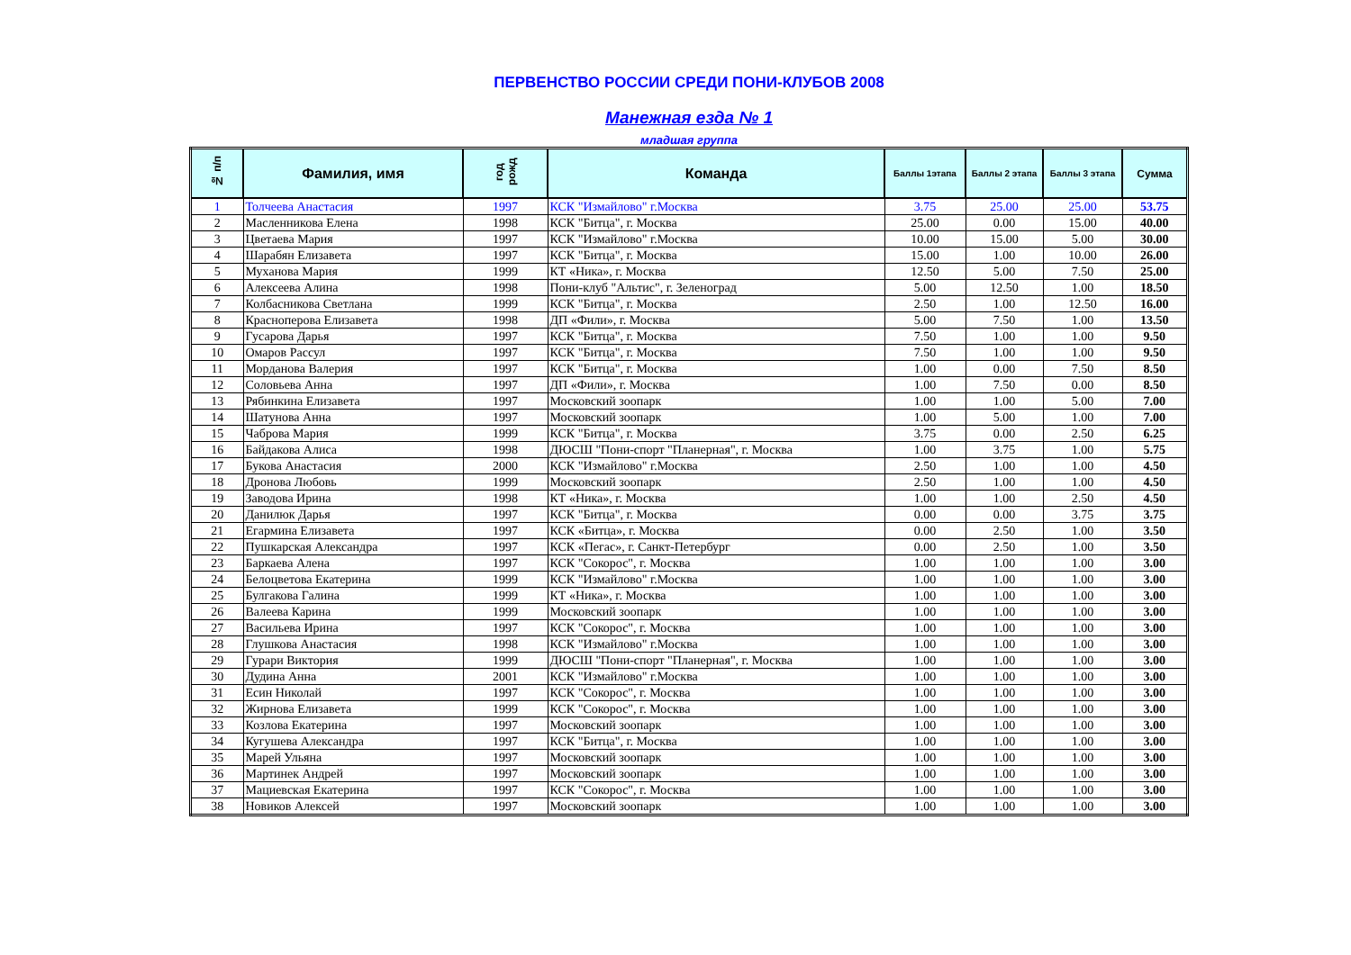ПЕРВЕНСТВО РОССИИ СРЕДИ ПОНИ-КЛУБОВ 2008
Манежная езда № 1
младшая группа
| № п/п | Фамилия, имя | год рожд | Команда | Баллы 1этапа | Баллы 2 этапа | Баллы 3 этапа | Сумма |
| --- | --- | --- | --- | --- | --- | --- | --- |
| 1 | Толчеева Анастасия | 1997 | КСК "Измайлово" г.Москва | 3.75 | 25.00 | 25.00 | 53.75 |
| 2 | Масленникова Елена | 1998 | КСК "Битца", г. Москва | 25.00 | 0.00 | 15.00 | 40.00 |
| 3 | Цветаева Мария | 1997 | КСК "Измайлово" г.Москва | 10.00 | 15.00 | 5.00 | 30.00 |
| 4 | Шарабян Елизавета | 1997 | КСК "Битца", г. Москва | 15.00 | 1.00 | 10.00 | 26.00 |
| 5 | Муханова Мария | 1999 | КТ «Ника», г. Москва | 12.50 | 5.00 | 7.50 | 25.00 |
| 6 | Алексеева Алина | 1998 | Пони-клуб "Альтис", г. Зеленоград | 5.00 | 12.50 | 1.00 | 18.50 |
| 7 | Колбасникова Светлана | 1999 | КСК "Битца", г. Москва | 2.50 | 1.00 | 12.50 | 16.00 |
| 8 | Красноперова Елизавета | 1998 | ДП «Фили», г. Москва | 5.00 | 7.50 | 1.00 | 13.50 |
| 9 | Гусарова Дарья | 1997 | КСК "Битца", г. Москва | 7.50 | 1.00 | 1.00 | 9.50 |
| 10 | Омаров Рассул | 1997 | КСК "Битца", г. Москва | 7.50 | 1.00 | 1.00 | 9.50 |
| 11 | Морданова Валерия | 1997 | КСК "Битца", г. Москва | 1.00 | 0.00 | 7.50 | 8.50 |
| 12 | Соловьева Анна | 1997 | ДП «Фили», г. Москва | 1.00 | 7.50 | 0.00 | 8.50 |
| 13 | Рябинкина Елизавета | 1997 | Московский зоопарк | 1.00 | 1.00 | 5.00 | 7.00 |
| 14 | Шатунова Анна | 1997 | Московский зоопарк | 1.00 | 5.00 | 1.00 | 7.00 |
| 15 | Чаброва Мария | 1999 | КСК "Битца", г. Москва | 3.75 | 0.00 | 2.50 | 6.25 |
| 16 | Байдакова Алиса | 1998 | ДЮСШ "Пони-спорт "Планерная", г. Москва | 1.00 | 3.75 | 1.00 | 5.75 |
| 17 | Букова Анастасия | 2000 | КСК "Измайлово" г.Москва | 2.50 | 1.00 | 1.00 | 4.50 |
| 18 | Дронова Любовь | 1999 | Московский зоопарк | 2.50 | 1.00 | 1.00 | 4.50 |
| 19 | Заводова Ирина | 1998 | КТ «Ника», г. Москва | 1.00 | 1.00 | 2.50 | 4.50 |
| 20 | Данилюк Дарья | 1997 | КСК "Битца", г. Москва | 0.00 | 0.00 | 3.75 | 3.75 |
| 21 | Егармина Елизавета | 1997 | КСК «Битца», г. Москва | 0.00 | 2.50 | 1.00 | 3.50 |
| 22 | Пушкарская Александра | 1997 | КСК «Пегас», г. Санкт-Петербург | 0.00 | 2.50 | 1.00 | 3.50 |
| 23 | Баркаева Алена | 1997 | КСК "Сокорос", г. Москва | 1.00 | 1.00 | 1.00 | 3.00 |
| 24 | Белоцветова Екатерина | 1999 | КСК "Измайлово" г.Москва | 1.00 | 1.00 | 1.00 | 3.00 |
| 25 | Булгакова Галина | 1999 | КТ «Ника», г. Москва | 1.00 | 1.00 | 1.00 | 3.00 |
| 26 | Валеева Карина | 1999 | Московский зоопарк | 1.00 | 1.00 | 1.00 | 3.00 |
| 27 | Васильева Ирина | 1997 | КСК "Сокорос", г. Москва | 1.00 | 1.00 | 1.00 | 3.00 |
| 28 | Глушкова Анастасия | 1998 | КСК "Измайлово" г.Москва | 1.00 | 1.00 | 1.00 | 3.00 |
| 29 | Гурари Виктория | 1999 | ДЮСШ "Пони-спорт "Планерная", г. Москва | 1.00 | 1.00 | 1.00 | 3.00 |
| 30 | Дудина Анна | 2001 | КСК "Измайлово" г.Москва | 1.00 | 1.00 | 1.00 | 3.00 |
| 31 | Есин Николай | 1997 | КСК "Сокорос", г. Москва | 1.00 | 1.00 | 1.00 | 3.00 |
| 32 | Жирнова Елизавета | 1999 | КСК "Сокорос", г. Москва | 1.00 | 1.00 | 1.00 | 3.00 |
| 33 | Козлова Екатерина | 1997 | Московский зоопарк | 1.00 | 1.00 | 1.00 | 3.00 |
| 34 | Кугушева Александра | 1997 | КСК "Битца", г. Москва | 1.00 | 1.00 | 1.00 | 3.00 |
| 35 | Марей Ульяна | 1997 | Московский зоопарк | 1.00 | 1.00 | 1.00 | 3.00 |
| 36 | Мартинек Андрей | 1997 | Московский зоопарк | 1.00 | 1.00 | 1.00 | 3.00 |
| 37 | Мациевская Екатерина | 1997 | КСК "Сокорос", г. Москва | 1.00 | 1.00 | 1.00 | 3.00 |
| 38 | Новиков Алексей | 1997 | Московский зоопарк | 1.00 | 1.00 | 1.00 | 3.00 |